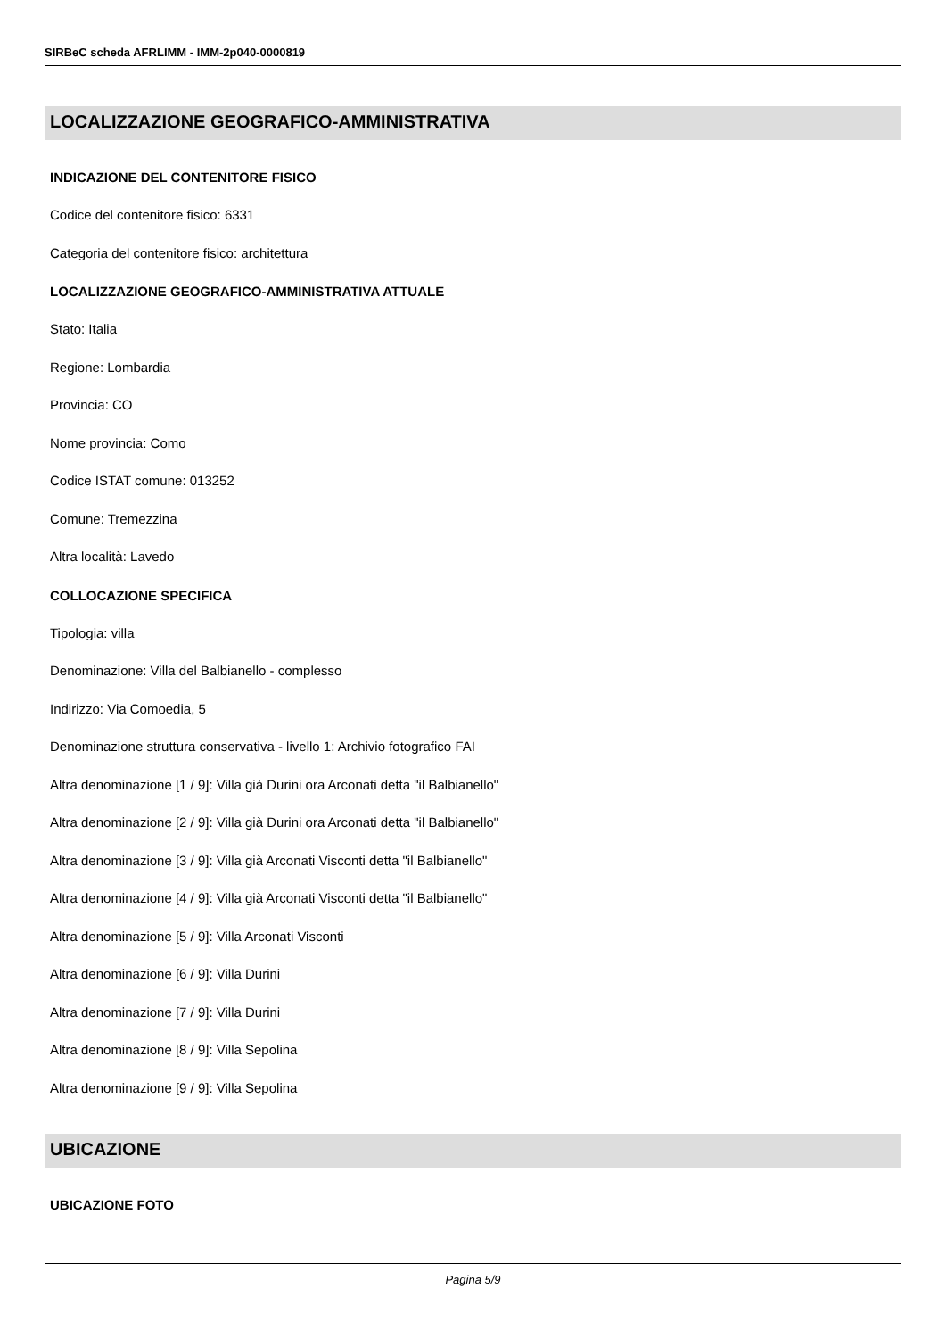SIRBeC scheda AFRLIMM - IMM-2p040-0000819
LOCALIZZAZIONE GEOGRAFICO-AMMINISTRATIVA
INDICAZIONE DEL CONTENITORE FISICO
Codice del contenitore fisico: 6331
Categoria del contenitore fisico: architettura
LOCALIZZAZIONE GEOGRAFICO-AMMINISTRATIVA ATTUALE
Stato: Italia
Regione: Lombardia
Provincia: CO
Nome provincia: Como
Codice ISTAT comune: 013252
Comune: Tremezzina
Altra località: Lavedo
COLLOCAZIONE SPECIFICA
Tipologia: villa
Denominazione: Villa del Balbianello - complesso
Indirizzo: Via Comoedia, 5
Denominazione struttura conservativa - livello 1: Archivio fotografico FAI
Altra denominazione [1 / 9]: Villa già Durini ora Arconati detta "il Balbianello"
Altra denominazione [2 / 9]: Villa già Durini ora Arconati detta "il Balbianello"
Altra denominazione [3 / 9]: Villa già Arconati Visconti detta "il Balbianello"
Altra denominazione [4 / 9]: Villa già Arconati Visconti detta "il Balbianello"
Altra denominazione [5 / 9]: Villa Arconati Visconti
Altra denominazione [6 / 9]: Villa Durini
Altra denominazione [7 / 9]: Villa Durini
Altra denominazione [8 / 9]: Villa Sepolina
Altra denominazione [9 / 9]: Villa Sepolina
UBICAZIONE
UBICAZIONE FOTO
Pagina 5/9